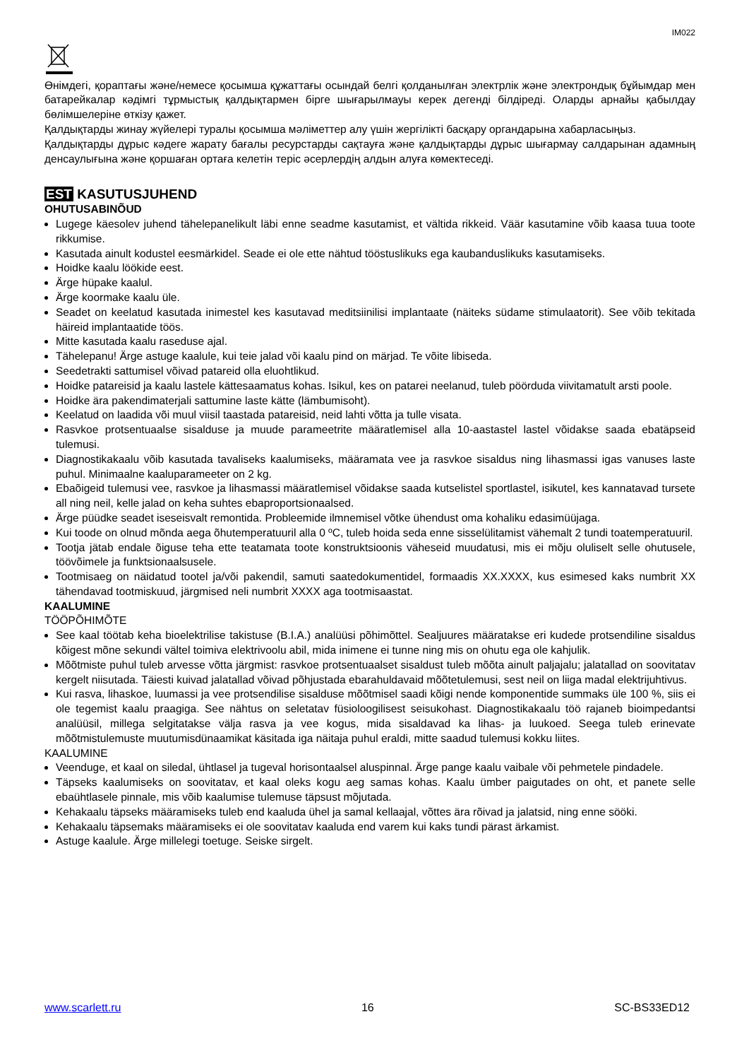IM022
Өнімдегі, қораптағы және/немесе қосымша құжаттағы осындай белгі қолданылған электрлік және электрондық бұйымдар мен батарейкалар кәдімгі тұрмыстық қалдықтармен бірге шығарылмауы керек дегенді білдіреді. Оларды арнайы қабылдау бөлімшелеріне өткізу қажет.
Қалдықтарды жинау жүйелері туралы қосымша мәліметтер алу үшін жергілікті басқару органдарына хабарласыңыз.
Қалдықтарды дұрыс кәдеге жарату бағалы ресурстарды сақтауға және қалдықтарды дұрыс шығармау салдарынан адамның денсаулығына және қоршаған ортаға келетін теріс әсерлердің алдын алуға көмектеседі.
EST KASUTUSJUHEND
OHUTUSABINÕUD
Lugege käesolev juhend tähelepanelikult läbi enne seadme kasutamist, et vältida rikkeid. Väär kasutamine võib kaasa tuua toote rikkumise.
Kasutada ainult kodustel eesmärkidel. Seade ei ole ette nähtud tööstuslikuks ega kaubanduslikuks kasutamiseks.
Hoidke kaalu löökide eest.
Ärge hüpake kaalul.
Ärge koormake kaalu üle.
Seadet on keelatud kasutada inimestel kes kasutavad meditsiinilisi implantaate (näiteks südame stimulaatorit). See võib tekitada häireid implantaatide töös.
Mitte kasutada kaalu raseduse ajal.
Tähelepanu! Ärge astuge kaalule, kui teie jalad või kaalu pind on märjad. Te võite libiseda.
Seedetrakti sattumisel võivad patareid olla eluohtlikud.
Hoidke patareisid ja kaalu lastele kättesaamatus kohas. Isikul, kes on patarei neelanud, tuleb pöörduda viivitamatult arsti poole.
Hoidke ära pakendimaterjali sattumine laste kätte (lämbumisoht).
Keelatud on laadida või muul viisil taastada patareisid, neid lahti võtta ja tulle visata.
Rasvkoe protsentuaalse sisalduse ja muude parameetrite määratlemisel alla 10-aastastel lastel võidakse saada ebatäpseid tulemusi.
Diagnostikakaalu võib kasutada tavaliseks kaalumiseks, määramata vee ja rasvkoe sisaldus ning lihasmassi igas vanuses laste puhul. Minimaalne kaaluparameeter on 2 kg.
Ebaõigeid tulemusi vee, rasvkoe ja lihasmassi määratlemisel võidakse saada kutselistel sportlastel, isikutel, kes kannatavad tursete all ning neil, kelle jalad on keha suhtes ebaproportsionaalsed.
Ärge püüdke seadet iseseisvalt remontida. Probleemide ilmnemisel võtke ühendust oma kohaliku edasimüüjaga.
Kui toode on olnud mõnda aega õhutemperatuuril alla 0 ºC, tuleb hoida seda enne sisselülitamist vähemalt 2 tundi toatemperatuuril.
Tootja jätab endale õiguse teha ette teatamata toote konstruktsioonis väheseid muudatusi, mis ei mõju oluliselt selle ohutusele, töövõimele ja funktsionaalsusele.
Tootmisaeg on näidatud tootel ja/või pakendil, samuti saatedokumentidel, formaadis XX.XXXX, kus esimesed kaks numbrit XX tähendavad tootmiskuud, järgmised neli numbrit XXXX aga tootmisaastat.
KAALUMINE
TÖÖPÕHIMÕTE
See kaal töötab keha bioelektrilise takistuse (B.I.A.) analüüsi põhimõttel. Sealjuures määratakse eri kudede protsendiline sisaldus kõigest mõne sekundi vältel toimiva elektrivoolu abil, mida inimene ei tunne ning mis on ohutu ega ole kahjulik.
Mõõtmiste puhul tuleb arvesse võtta järgmist: rasvkoe protsentuaalset sisaldust tuleb mõõta ainult paljajalu; jalatallad on soovitatav kergelt niisutada. Täiesti kuivad jalatallad võivad põhjustada ebarahuldavaid mõõtetulemusi, sest neil on liiga madal elektrijuhtivus.
Kui rasva, lihaskoe, luumassi ja vee protsendilise sisalduse mõõtmisel saadi kõigi nende komponentide summaks üle 100 %, siis ei ole tegemist kaalu praagiga. See nähtus on seletatav füsioloogilisest seisukohast. Diagnostikakaalu töö rajaneb bioimpedantsi analüüsil, millega selgitatakse välja rasva ja vee kogus, mida sisaldavad ka lihas- ja luukoed. Seega tuleb erinevate mõõtmistulemuste muutumisdünaamikat käsitada iga näitaja puhul eraldi, mitte saadud tulemusi kokku liites.
KAALUMINE
Veenduge, et kaal on siledal, ühtlasel ja tugeval horisontaalsel aluspinnal. Ärge pange kaalu vaibale või pehmetele pindadele.
Täpseks kaalumiseks on soovitatav, et kaal oleks kogu aeg samas kohas. Kaalu ümber paigutades on oht, et panete selle ebaühtlasele pinnale, mis võib kaalumise tulemuse täpsust mõjutada.
Kehakaalu täpseks määramiseks tuleb end kaaluda ühel ja samal kellaajal, võttes ära rõivad ja jalatsid, ning enne sööki.
Kehakaalu täpsemaks määramiseks ei ole soovitatav kaaluda end varem kui kaks tundi pärast ärkamist.
Astuge kaalule. Ärge millelegi toetuge. Seiske sirgelt.
www.scarlett.ru 16 SC-BS33ED12